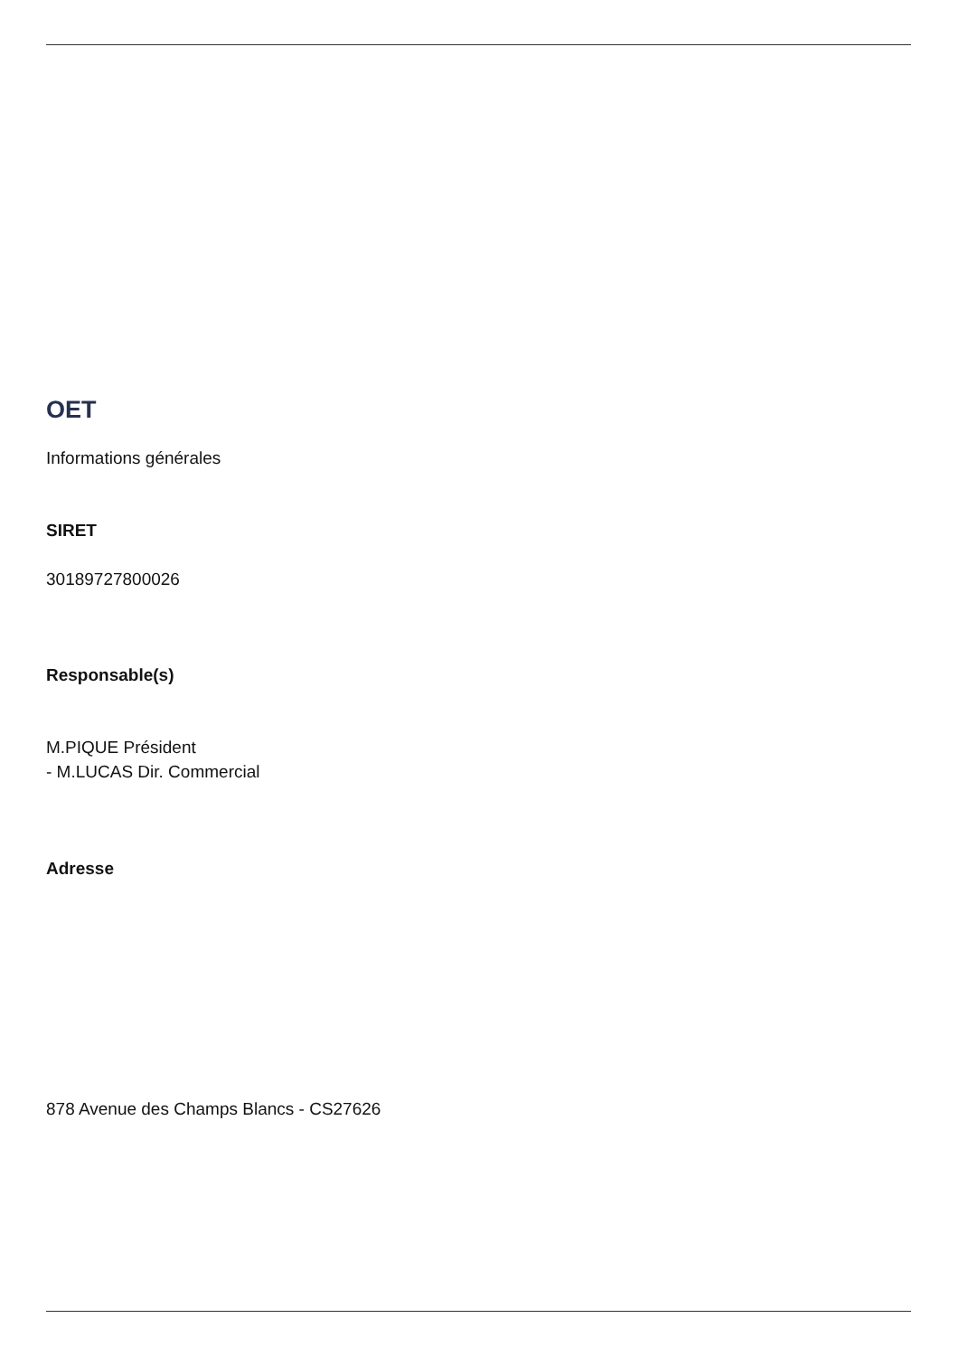OET
Informations générales
SIRET
30189727800026
Responsable(s)
M.PIQUE Président
- M.LUCAS Dir. Commercial
Adresse
878 Avenue des Champs Blancs - CS27626